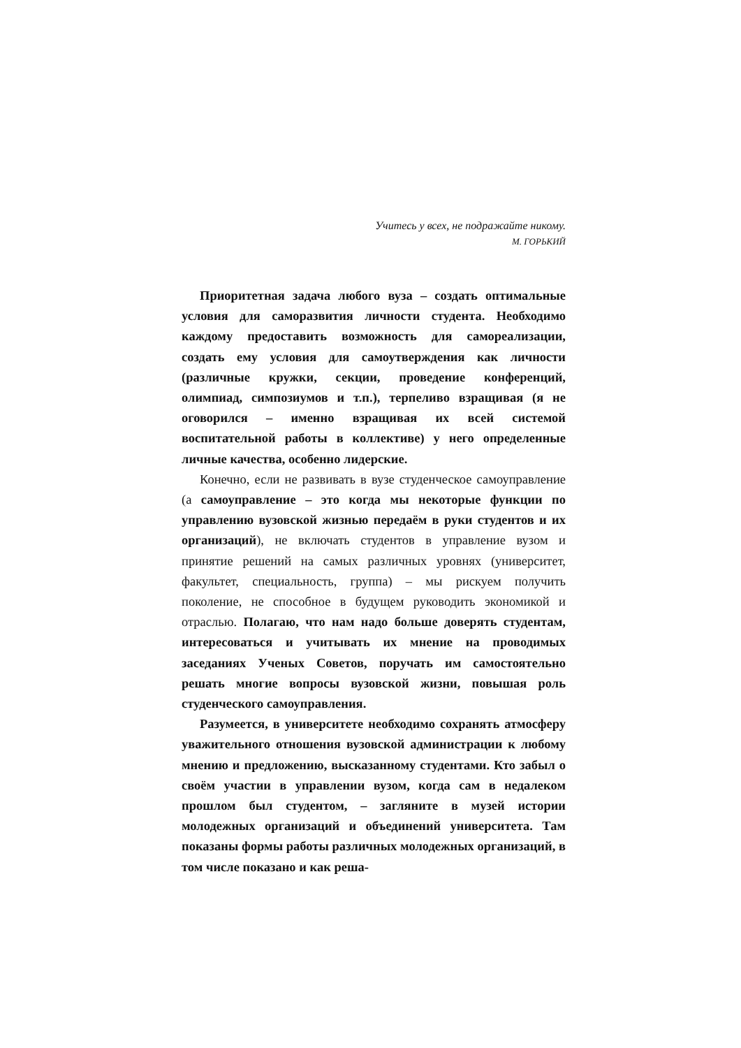Учитесь у всех, не подражайте никому.
М. ГОРЬКИЙ
Приоритетная задача любого вуза – создать оптимальные условия для саморазвития личности студента. Необходимо каждому предоставить возможность для самореализации, создать ему условия для самоутверждения как личности (различные кружки, секции, проведение конференций, олимпиад, симпозиумов и т.п.), терпеливо взращивая (я не оговорился – именно взращивая их всей системой воспитательной работы в коллективе) у него определенные личные качества, особенно лидерские.
Конечно, если не развивать в вузе студенческое самоуправление (а самоуправление – это когда мы некоторые функции по управлению вузовской жизнью передаём в руки студентов и их организаций), не включать студентов в управление вузом и принятие решений на самых различных уровнях (университет, факультет, специальность, группа) – мы рискуем получить поколение, не способное в будущем руководить экономикой и отраслью. Полагаю, что нам надо больше доверять студентам, интересоваться и учитывать их мнение на проводимых заседаниях Ученых Советов, поручать им самостоятельно решать многие вопросы вузовской жизни, повышая роль студенческого самоуправления.
Разумеется, в университете необходимо сохранять атмосферу уважительного отношения вузовской администрации к любому мнению и предложению, высказанному студентами. Кто забыл о своём участии в управлении вузом, когда сам в недалеком прошлом был студентом, – загляните в музей истории молодежных организаций и объединений университета. Там показаны формы работы различных молодежных организаций, в том числе показано и как реша-